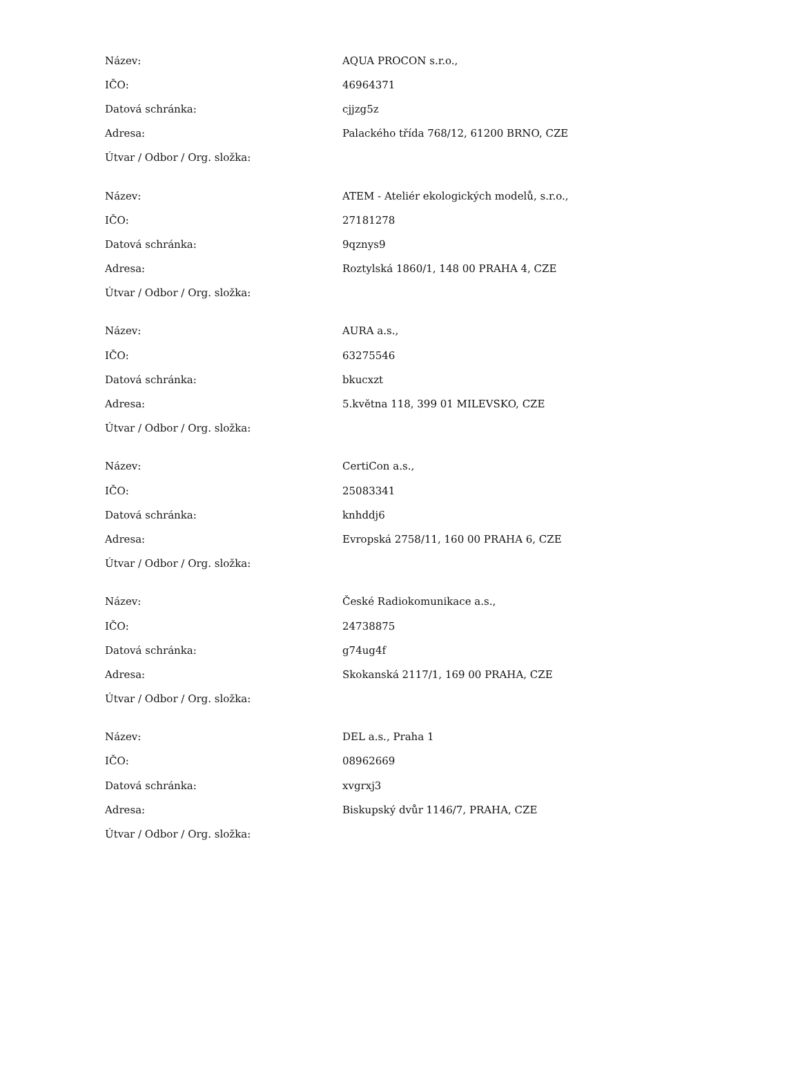| Název: | AQUA PROCON s.r.o., |
| IČO: | 46964371 |
| Datová schránka: | cjjzg5z |
| Adresa: | Palackého třída 768/12, 61200 BRNO, CZE |
| Útvar / Odbor / Org. složka: | |
| Název: | ATEM - Ateliér ekologických modelů, s.r.o., |
| IČO: | 27181278 |
| Datová schránka: | 9qznys9 |
| Adresa: | Roztylská 1860/1, 148 00 PRAHA 4, CZE |
| Útvar / Odbor / Org. složka: | |
| Název: | AURA a.s., |
| IČO: | 63275546 |
| Datová schránka: | bkucxzt |
| Adresa: | 5.května 118, 399 01 MILEVSKO, CZE |
| Útvar / Odbor / Org. složka: | |
| Název: | CertiCon a.s., |
| IČO: | 25083341 |
| Datová schránka: | knhddj6 |
| Adresa: | Evropská 2758/11, 160 00 PRAHA 6, CZE |
| Útvar / Odbor / Org. složka: | |
| Název: | České Radiokomunikace a.s., |
| IČO: | 24738875 |
| Datová schránka: | g74ug4f |
| Adresa: | Skokanská 2117/1, 169 00 PRAHA, CZE |
| Útvar / Odbor / Org. složka: | |
| Název: | DEL a.s., Praha 1 |
| IČO: | 08962669 |
| Datová schránka: | xvgrxj3 |
| Adresa: | Biskupský dvůr 1146/7, PRAHA, CZE |
| Útvar / Odbor / Org. složka: | |